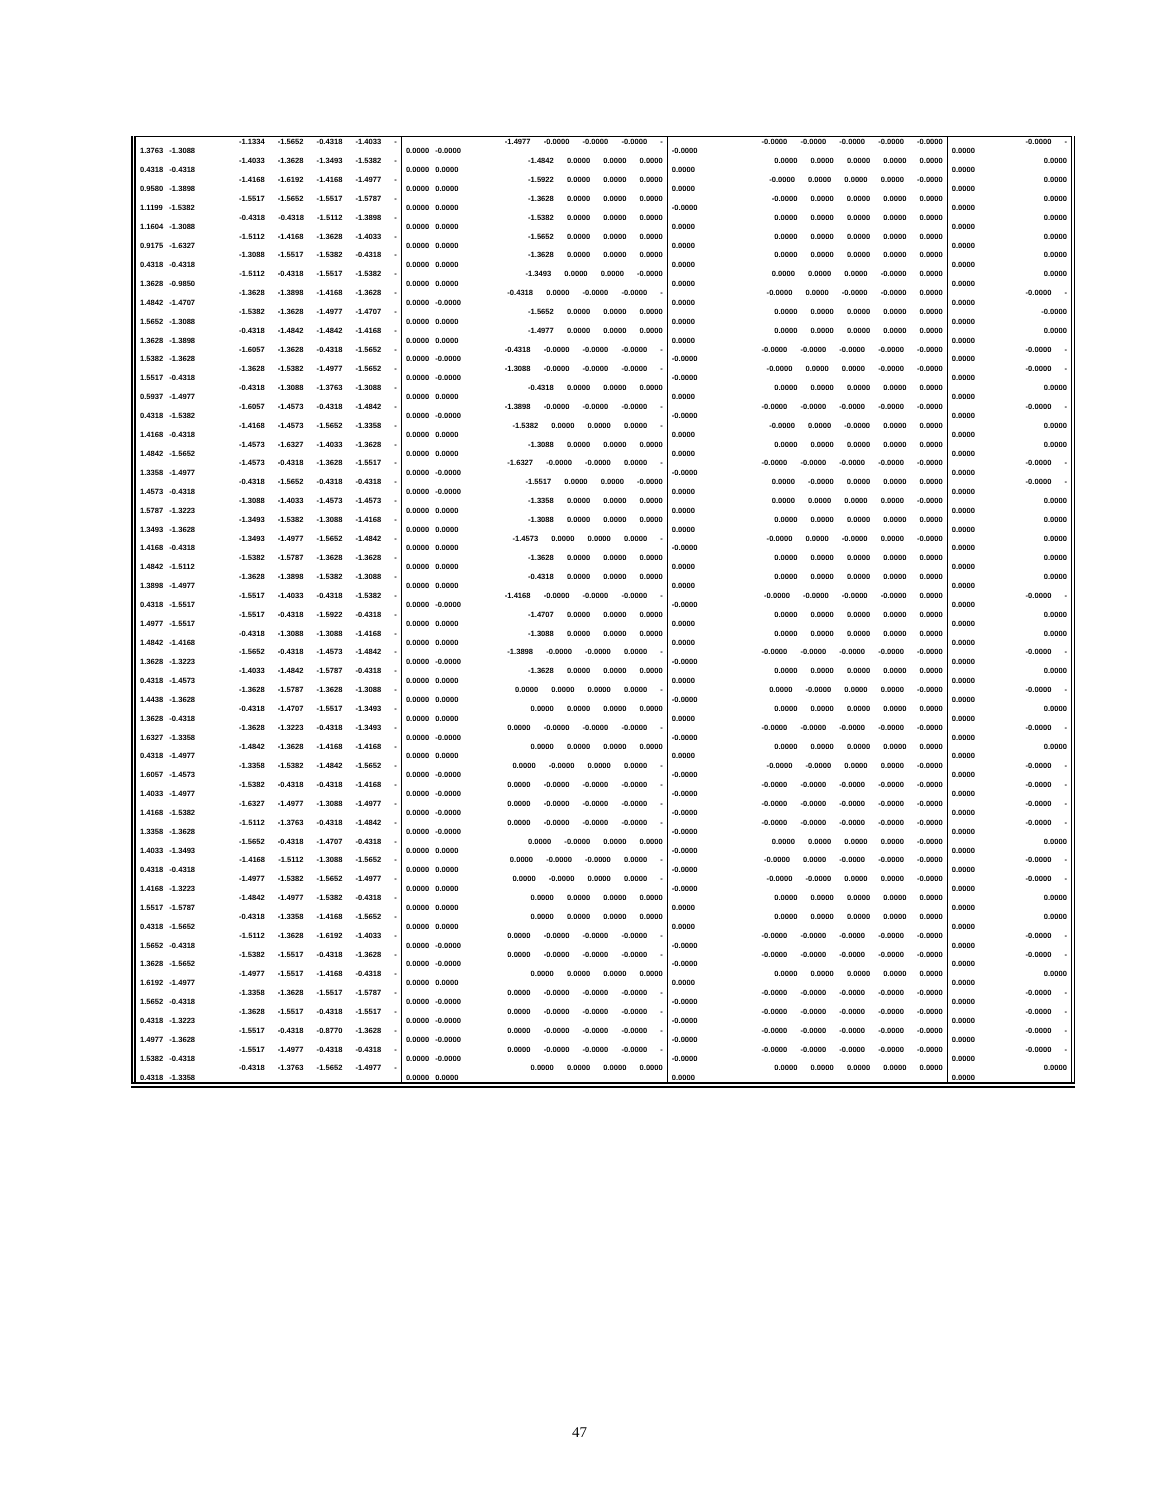| -1.1334 -1.5652 -0.4318 -1.4033 - 1.3763 -1.3088 | -1.4977 -0.0000 -0.0000 -0.0000 - 0.0000 -0.0000 | -0.0000 -0.0000 -0.0000 -0.0000 -0.0000 -0.0000 | -0.0000 - 0.0000 |
| -1.4033 -1.3628 -1.3493 -1.5382 - 0.4318 -0.4318 | -1.4842 0.0000 0.0000 0.0000 0.0000 0.0000 | 0.0000 0.0000 0.0000 0.0000 0.0000 0.0000 | 0.0000 0.0000 |
| -1.4168 -1.6192 -1.4168 -1.4977 - 0.9580 -1.3898 | -1.5922 0.0000 0.0000 0.0000 0.0000 0.0000 | -0.0000 0.0000 0.0000 0.0000 -0.0000 0.0000 | 0.0000 0.0000 |
| -1.5517 -1.5652 -1.5517 -1.5787 - 1.1199 -1.5382 | -1.3628 0.0000 0.0000 0.0000 0.0000 0.0000 | -0.0000 0.0000 0.0000 0.0000 0.0000 -0.0000 | 0.0000 0.0000 |
| -0.4318 -0.4318 -1.5112 -1.3898 - 1.1604 -1.3088 | -1.5382 0.0000 0.0000 0.0000 0.0000 0.0000 | 0.0000 0.0000 0.0000 0.0000 0.0000 0.0000 | 0.0000 0.0000 |
| -1.5112 -1.4168 -1.3628 -1.4033 - 0.9175 -1.6327 | -1.5652 0.0000 0.0000 0.0000 0.0000 0.0000 | 0.0000 0.0000 0.0000 0.0000 0.0000 0.0000 | 0.0000 0.0000 |
| -1.3088 -1.5517 -1.5382 -0.4318 - 0.4318 -0.4318 | -1.3628 0.0000 0.0000 0.0000 0.0000 0.0000 | 0.0000 0.0000 0.0000 0.0000 0.0000 0.0000 | 0.0000 0.0000 |
| -1.5112 -0.4318 -1.5517 -1.5382 - 1.3628 -0.9850 | -1.3493 0.0000 0.0000 -0.0000 0.0000 0.0000 | 0.0000 0.0000 0.0000 -0.0000 0.0000 0.0000 | 0.0000 0.0000 |
| -1.3628 -1.3898 -1.4168 -1.3628 - 1.4842 -1.4707 | -0.4318 0.0000 -0.0000 -0.0000 - 0.0000 -0.0000 | -0.0000 0.0000 -0.0000 -0.0000 0.0000 0.0000 | -0.0000 - 0.0000 |
| -1.5382 -1.3628 -1.4977 -1.4707 - 1.5652 -1.3088 | -1.5652 0.0000 0.0000 0.0000 0.0000 0.0000 | 0.0000 0.0000 0.0000 0.0000 0.0000 0.0000 | -0.0000 0.0000 |
| -0.4318 -1.4842 -1.4842 -1.4168 - 1.3628 -1.3898 | -1.4977 0.0000 0.0000 0.0000 0.0000 0.0000 | 0.0000 0.0000 0.0000 0.0000 0.0000 0.0000 | 0.0000 0.0000 |
| -1.6057 -1.3628 -0.4318 -1.5652 - 1.5382 -1.3628 | -0.4318 -0.0000 -0.0000 -0.0000 - 0.0000 -0.0000 | -0.0000 -0.0000 -0.0000 -0.0000 -0.0000 -0.0000 | -0.0000 - 0.0000 |
| -1.3628 -1.5382 -1.4977 -1.5652 - 1.5517 -0.4318 | -1.3088 -0.0000 -0.0000 -0.0000 - 0.0000 -0.0000 | -0.0000 0.0000 0.0000 -0.0000 -0.0000 -0.0000 | -0.0000 - 0.0000 |
| -0.4318 -1.3088 -1.3763 -1.3088 - 0.5937 -1.4977 | -0.4318 0.0000 0.0000 0.0000 0.0000 0.0000 | 0.0000 0.0000 0.0000 0.0000 0.0000 0.0000 | 0.0000 0.0000 |
| -1.6057 -1.4573 -0.4318 -1.4842 - 0.4318 -1.5382 | -1.3898 -0.0000 -0.0000 -0.0000 - 0.0000 -0.0000 | -0.0000 -0.0000 -0.0000 -0.0000 -0.0000 -0.0000 | -0.0000 - 0.0000 |
| -1.4168 -1.4573 -1.5652 -1.3358 - 1.4168 -0.4318 | -1.5382 0.0000 0.0000 0.0000 - 0.0000 0.0000 | -0.0000 0.0000 -0.0000 0.0000 0.0000 0.0000 | 0.0000 0.0000 |
| -1.4573 -1.6327 -1.4033 -1.3628 - 1.4842 -1.5652 | -1.3088 0.0000 0.0000 0.0000 0.0000 0.0000 | 0.0000 0.0000 0.0000 0.0000 0.0000 0.0000 | 0.0000 0.0000 |
| -1.4573 -0.4318 -1.3628 -1.5517 - 1.3358 -1.4977 | -1.6327 -0.0000 -0.0000 0.0000 - 0.0000 -0.0000 | -0.0000 -0.0000 -0.0000 -0.0000 -0.0000 -0.0000 | -0.0000 - 0.0000 |
| -0.4318 -1.5652 -0.4318 -0.4318 - 1.4573 -0.4318 | -1.5517 0.0000 0.0000 -0.0000 0.0000 -0.0000 | 0.0000 -0.0000 0.0000 0.0000 0.0000 0.0000 | -0.0000 - 0.0000 |
| -1.3088 -1.4033 -1.4573 -1.4573 - 1.5787 -1.3223 | -1.3358 0.0000 0.0000 0.0000 0.0000 0.0000 | 0.0000 0.0000 0.0000 0.0000 -0.0000 0.0000 | 0.0000 0.0000 |
| -1.3493 -1.5382 -1.3088 -1.4168 - 1.3493 -1.3628 | -1.3088 0.0000 0.0000 0.0000 0.0000 0.0000 | 0.0000 0.0000 0.0000 0.0000 0.0000 0.0000 | 0.0000 0.0000 |
| -1.3493 -1.4977 -1.5652 -1.4842 - 1.4168 -0.4318 | -1.4573 0.0000 0.0000 0.0000 - 0.0000 0.0000 | -0.0000 0.0000 -0.0000 0.0000 -0.0000 -0.0000 | 0.0000 0.0000 |
| -1.5382 -1.5787 -1.3628 -1.3628 - 1.4842 -1.5112 | -1.3628 0.0000 0.0000 0.0000 0.0000 0.0000 | 0.0000 0.0000 0.0000 0.0000 0.0000 0.0000 | 0.0000 0.0000 |
| -1.3628 -1.3898 -1.5382 -1.3088 - 1.3898 -1.4977 | -0.4318 0.0000 0.0000 0.0000 0.0000 0.0000 | 0.0000 0.0000 0.0000 0.0000 0.0000 0.0000 | 0.0000 0.0000 |
| -1.5517 -1.4033 -0.4318 -1.5382 - 0.4318 -1.5517 | -1.4168 -0.0000 -0.0000 -0.0000 - 0.0000 -0.0000 | -0.0000 -0.0000 -0.0000 -0.0000 0.0000 -0.0000 | -0.0000 - 0.0000 |
| -1.5517 -0.4318 -1.5922 -0.4318 - 1.4977 -1.5517 | -1.4707 0.0000 0.0000 0.0000 0.0000 0.0000 | 0.0000 0.0000 0.0000 0.0000 0.0000 0.0000 | 0.0000 0.0000 |
| -0.4318 -1.3088 -1.3088 -1.4168 - 1.4842 -1.4168 | -1.3088 0.0000 0.0000 0.0000 0.0000 0.0000 | 0.0000 0.0000 0.0000 0.0000 0.0000 0.0000 | 0.0000 0.0000 |
| -1.5652 -0.4318 -1.4573 -1.4842 - 1.3628 -1.3223 | -1.3898 -0.0000 -0.0000 0.0000 - 0.0000 -0.0000 | -0.0000 -0.0000 -0.0000 -0.0000 -0.0000 -0.0000 | -0.0000 - 0.0000 |
| -1.4033 -1.4842 -1.5787 -0.4318 - 0.4318 -1.4573 | -1.3628 0.0000 0.0000 0.0000 0.0000 0.0000 | 0.0000 0.0000 0.0000 0.0000 0.0000 0.0000 | 0.0000 0.0000 |
| -1.3628 -1.5787 -1.3628 -1.3088 - 1.4438 -1.3628 | 0.0000 0.0000 0.0000 0.0000 - 0.0000 0.0000 | 0.0000 -0.0000 0.0000 0.0000 -0.0000 -0.0000 | -0.0000 - 0.0000 |
| -0.4318 -1.4707 -1.5517 -1.3493 - 1.3628 -0.4318 | 0.0000 0.0000 0.0000 0.0000 0.0000 0.0000 | 0.0000 0.0000 0.0000 0.0000 0.0000 0.0000 | 0.0000 0.0000 |
| -1.3628 -1.3223 -0.4318 -1.3493 - 1.6327 -1.3358 | 0.0000 -0.0000 -0.0000 -0.0000 - 0.0000 -0.0000 | -0.0000 -0.0000 -0.0000 -0.0000 -0.0000 -0.0000 | -0.0000 - 0.0000 |
| -1.4842 -1.3628 -1.4168 -1.4168 - 0.4318 -1.4977 | 0.0000 0.0000 0.0000 0.0000 0.0000 0.0000 | 0.0000 0.0000 0.0000 0.0000 0.0000 0.0000 | 0.0000 0.0000 |
| -1.3358 -1.5382 -1.4842 -1.5652 - 1.6057 -1.4573 | 0.0000 -0.0000 0.0000 0.0000 - 0.0000 -0.0000 | -0.0000 -0.0000 0.0000 0.0000 -0.0000 -0.0000 | -0.0000 - 0.0000 |
| -1.5382 -0.4318 -0.4318 -1.4168 - 1.4033 -1.4977 | 0.0000 -0.0000 -0.0000 -0.0000 - 0.0000 -0.0000 | -0.0000 -0.0000 -0.0000 -0.0000 -0.0000 -0.0000 | -0.0000 - 0.0000 |
| -1.6327 -1.4977 -1.3088 -1.4977 - 1.4168 -1.5382 | 0.0000 -0.0000 -0.0000 -0.0000 - 0.0000 -0.0000 | -0.0000 -0.0000 -0.0000 -0.0000 -0.0000 -0.0000 | -0.0000 - 0.0000 |
| -1.5112 -1.3763 -0.4318 -1.4842 - 1.3358 -1.3628 | 0.0000 -0.0000 -0.0000 -0.0000 - 0.0000 -0.0000 | -0.0000 -0.0000 -0.0000 -0.0000 -0.0000 -0.0000 | -0.0000 - 0.0000 |
| -1.5652 -0.4318 -1.4707 -0.4318 - 1.4033 -1.3493 | 0.0000 -0.0000 0.0000 0.0000 0.0000 0.0000 | 0.0000 0.0000 0.0000 0.0000 -0.0000 -0.0000 | 0.0000 0.0000 |
| -1.4168 -1.5112 -1.3088 -1.5652 - 0.4318 -0.4318 | 0.0000 -0.0000 -0.0000 0.0000 - 0.0000 0.0000 | -0.0000 0.0000 -0.0000 -0.0000 -0.0000 -0.0000 | -0.0000 - 0.0000 |
| -1.4977 -1.5382 -1.5652 -1.4977 - 1.4168 -1.3223 | 0.0000 -0.0000 0.0000 0.0000 - 0.0000 0.0000 | -0.0000 -0.0000 0.0000 0.0000 -0.0000 -0.0000 | -0.0000 - 0.0000 |
| -1.4842 -1.4977 -1.5382 -0.4318 - 1.5517 -1.5787 | 0.0000 0.0000 0.0000 0.0000 0.0000 0.0000 | 0.0000 0.0000 0.0000 0.0000 0.0000 0.0000 | 0.0000 0.0000 |
| -0.4318 -1.3358 -1.4168 -1.5652 - 0.4318 -1.5652 | 0.0000 0.0000 0.0000 0.0000 0.0000 0.0000 | 0.0000 0.0000 0.0000 0.0000 0.0000 0.0000 | 0.0000 0.0000 |
| -1.5112 -1.3628 -1.6192 -1.4033 - 1.5652 -0.4318 | 0.0000 -0.0000 -0.0000 -0.0000 - 0.0000 -0.0000 | -0.0000 -0.0000 -0.0000 -0.0000 -0.0000 -0.0000 | -0.0000 - 0.0000 |
| -1.5382 -1.5517 -0.4318 -1.3628 - 1.3628 -1.5652 | 0.0000 -0.0000 -0.0000 -0.0000 - 0.0000 -0.0000 | -0.0000 -0.0000 -0.0000 -0.0000 -0.0000 -0.0000 | -0.0000 - 0.0000 |
| -1.4977 -1.5517 -1.4168 -0.4318 - 1.6192 -1.4977 | 0.0000 0.0000 0.0000 0.0000 0.0000 0.0000 | 0.0000 0.0000 0.0000 0.0000 0.0000 0.0000 | 0.0000 0.0000 |
| -1.3358 -1.3628 -1.5517 -1.5787 - 1.5652 -0.4318 | 0.0000 -0.0000 -0.0000 -0.0000 - 0.0000 -0.0000 | -0.0000 -0.0000 -0.0000 -0.0000 -0.0000 -0.0000 | -0.0000 - 0.0000 |
| -1.3628 -1.5517 -0.4318 -1.5517 - 0.4318 -1.3223 | 0.0000 -0.0000 -0.0000 -0.0000 - 0.0000 -0.0000 | -0.0000 -0.0000 -0.0000 -0.0000 -0.0000 -0.0000 | -0.0000 - 0.0000 |
| -1.5517 -0.4318 -0.8770 -1.3628 - 1.4977 -1.3628 | 0.0000 -0.0000 -0.0000 -0.0000 - 0.0000 -0.0000 | -0.0000 -0.0000 -0.0000 -0.0000 -0.0000 -0.0000 | -0.0000 - 0.0000 |
| -1.5517 -1.4977 -0.4318 -0.4318 - 1.5382 -0.4318 | 0.0000 -0.0000 -0.0000 -0.0000 - 0.0000 -0.0000 | -0.0000 -0.0000 -0.0000 -0.0000 -0.0000 -0.0000 | -0.0000 - 0.0000 |
| -0.4318 -1.3763 -1.5652 -1.4977 - 0.4318 -1.3358 | 0.0000 0.0000 0.0000 0.0000 0.0000 0.0000 | 0.0000 0.0000 0.0000 0.0000 0.0000 0.0000 | 0.0000 0.0000 |
47